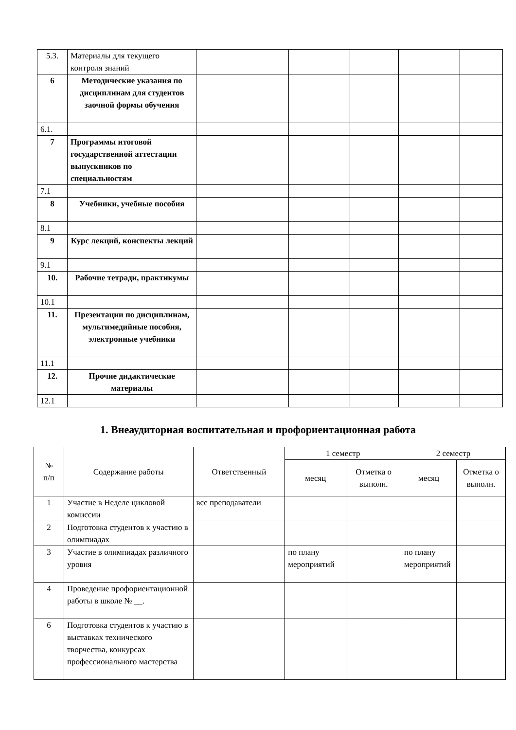| 5.3. | Материалы для текущего контроля знаний | | | | | |
| 6 | Методические указания по дисциплинам для студентов заочной формы обучения | | | | | |
| 6.1. | | | | | | |
| 7 | Программы итоговой государственной аттестации выпускников по специальностям | | | | | |
| 7.1 | | | | | | |
| 8 | Учебники, учебные пособия | | | | | |
| 8.1 | | | | | | |
| 9 | Курс лекций, конспекты лекций | | | | | |
| 9.1 | | | | | | |
| 10. | Рабочие тетради, практикумы | | | | | |
| 10.1 | | | | | | |
| 11. | Презентации по дисциплинам, мультимедийные пособия, электронные учебники | | | | | |
| 11.1 | | | | | | |
| 12. | Прочие дидактические материалы | | | | | |
| 12.1 | | | | | | |
1. Внеаудиторная воспитательная и профориентационная работа
| № п/п | Содержание работы | Ответственный | 1 семестр | | 2 семестр | |
| --- | --- | --- | --- | --- | --- | --- |
| | | | месяц | Отметка о выполн. | месяц | Отметка о выполн. |
| 1 | Участие в Неделе цикловой комиссии | все преподаватели | | | | |
| 2 | Подготовка студентов к участию в олимпиадах | | | | | |
| 3 | Участие в олимпиадах различного уровня | | по плану мероприятий | | по плану мероприятий | |
| 4 | Проведение профориентационной работы в школе № __. | | | | | |
| 6 | Подготовка студентов к участию в выставках технического творчества, конкурсах профессионального мастерства | | | | | |